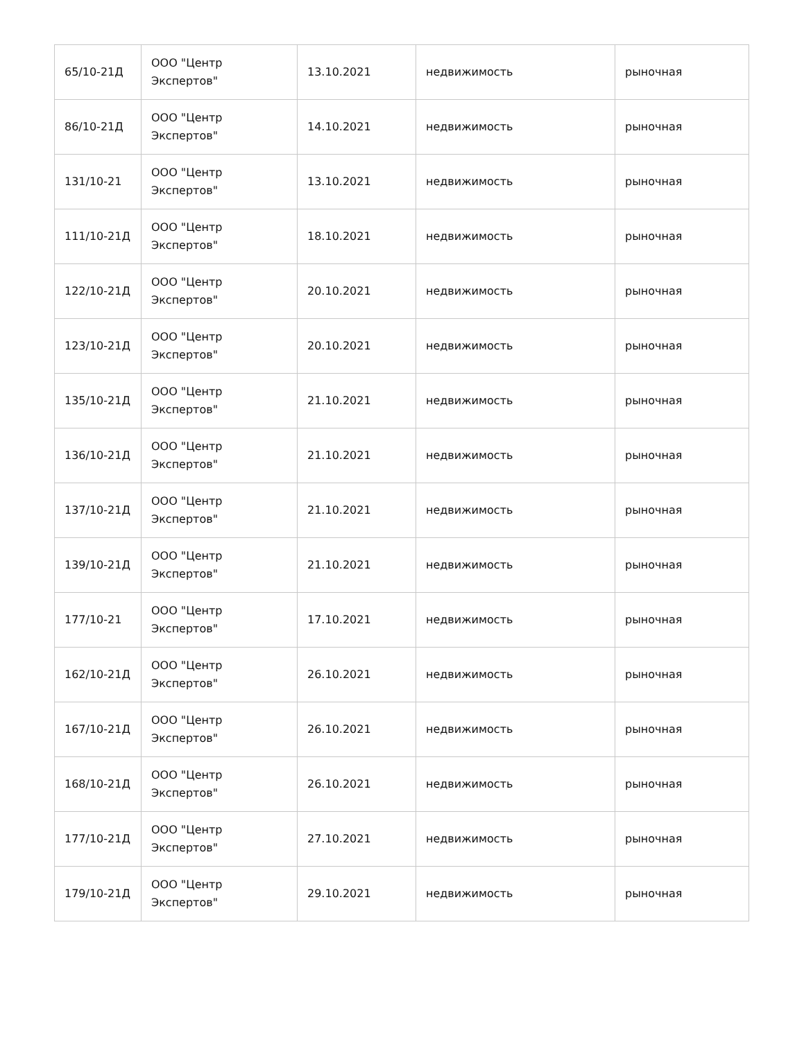| 65/10-21Д | ООО "Центр Экспертов" | 13.10.2021 | недвижимость | рыночная |
| 86/10-21Д | ООО "Центр Экспертов" | 14.10.2021 | недвижимость | рыночная |
| 131/10-21 | ООО "Центр Экспертов" | 13.10.2021 | недвижимость | рыночная |
| 111/10-21Д | ООО "Центр Экспертов" | 18.10.2021 | недвижимость | рыночная |
| 122/10-21Д | ООО "Центр Экспертов" | 20.10.2021 | недвижимость | рыночная |
| 123/10-21Д | ООО "Центр Экспертов" | 20.10.2021 | недвижимость | рыночная |
| 135/10-21Д | ООО "Центр Экспертов" | 21.10.2021 | недвижимость | рыночная |
| 136/10-21Д | ООО "Центр Экспертов" | 21.10.2021 | недвижимость | рыночная |
| 137/10-21Д | ООО "Центр Экспертов" | 21.10.2021 | недвижимость | рыночная |
| 139/10-21Д | ООО "Центр Экспертов" | 21.10.2021 | недвижимость | рыночная |
| 177/10-21 | ООО "Центр Экспертов" | 17.10.2021 | недвижимость | рыночная |
| 162/10-21Д | ООО "Центр Экспертов" | 26.10.2021 | недвижимость | рыночная |
| 167/10-21Д | ООО "Центр Экспертов" | 26.10.2021 | недвижимость | рыночная |
| 168/10-21Д | ООО "Центр Экспертов" | 26.10.2021 | недвижимость | рыночная |
| 177/10-21Д | ООО "Центр Экспертов" | 27.10.2021 | недвижимость | рыночная |
| 179/10-21Д | ООО "Центр Экспертов" | 29.10.2021 | недвижимость | рыночная |